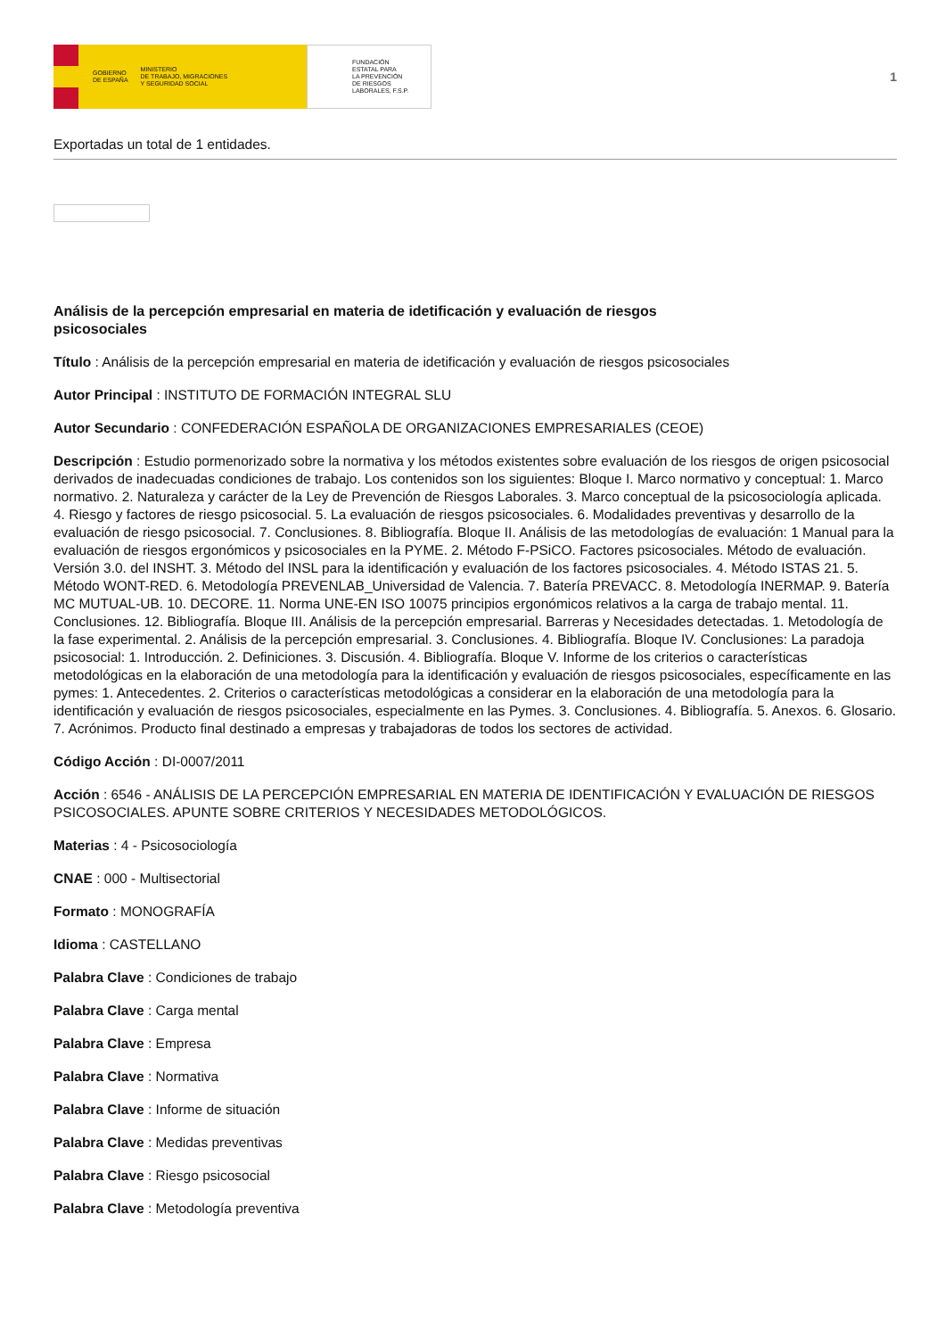GOBIERNO
DE ESPAÑA MINISTERIO
DE TRABAJO, MIGRACIONES
Y SEGURIDAD SOCIAL
FUNDACIÓN
ESTATAL PARA
LA PREVENCIÓN
DE RIESGOS
LABORALES, F.S.P.
1
Exportadas un total de 1 entidades.
Análisis de la percepción empresarial en materia de idetificación y evaluación de riesgos psicosociales
Título : Análisis de la percepción empresarial en materia de idetificación y evaluación de riesgos psicosociales
Autor Principal : INSTITUTO DE FORMACIÓN INTEGRAL SLU
Autor Secundario : CONFEDERACIÓN ESPAÑOLA DE ORGANIZACIONES EMPRESARIALES (CEOE)
Descripción : Estudio pormenorizado sobre la normativa y los métodos existentes sobre evaluación de los riesgos de origen psicosocial derivados de inadecuadas condiciones de trabajo. Los contenidos son los siguientes: Bloque I. Marco normativo y conceptual: 1. Marco normativo. 2. Naturaleza y carácter de la Ley de Prevención de Riesgos Laborales. 3. Marco conceptual de la psicosociología aplicada. 4. Riesgo y factores de riesgo psicosocial. 5. La evaluación de riesgos psicosociales. 6. Modalidades preventivas y desarrollo de la evaluación de riesgo psicosocial. 7. Conclusiones. 8. Bibliografía. Bloque II. Análisis de las metodologías de evaluación: 1 Manual para la evaluación de riesgos ergonómicos y psicosociales en la PYME. 2. Método F-PSiCO. Factores psicosociales. Método de evaluación. Versión 3.0. del INSHT. 3. Método del INSL para la identificación y evaluación de los factores psicosociales. 4. Método ISTAS 21. 5. Método WONT-RED. 6. Metodología PREVENLAB_Universidad de Valencia. 7. Batería PREVACC. 8. Metodología INERMAP. 9. Batería MC MUTUAL-UB. 10. DECORE. 11. Norma UNE-EN ISO 10075 principios ergonómicos relativos a la carga de trabajo mental. 11. Conclusiones. 12. Bibliografía. Bloque III. Análisis de la percepción empresarial. Barreras y Necesidades detectadas. 1. Metodología de la fase experimental. 2. Análisis de la percepción empresarial. 3. Conclusiones. 4. Bibliografía. Bloque IV. Conclusiones: La paradoja psicosocial: 1. Introducción. 2. Definiciones. 3. Discusión. 4. Bibliografía. Bloque V. Informe de los criterios o características metodológicas en la elaboración de una metodología para la identificación y evaluación de riesgos psicosociales, específicamente en las pymes: 1. Antecedentes. 2. Criterios o características metodológicas a considerar en la elaboración de una metodología para la identificación y evaluación de riesgos psicosociales, especialmente en las Pymes. 3. Conclusiones. 4. Bibliografía. 5. Anexos. 6. Glosario. 7. Acrónimos. Producto final destinado a empresas y trabajadoras de todos los sectores de actividad.
Código Acción : DI-0007/2011
Acción : 6546 - ANÁLISIS DE LA PERCEPCIÓN EMPRESARIAL EN MATERIA DE IDENTIFICACIÓN Y EVALUACIÓN DE RIESGOS PSICOSOCIALES. APUNTE SOBRE CRITERIOS Y NECESIDADES METODOLÓGICOS.
Materias : 4 - Psicosociología
CNAE : 000 - Multisectorial
Formato : MONOGRAFÍA
Idioma : CASTELLANO
Palabra Clave : Condiciones de trabajo
Palabra Clave : Carga mental
Palabra Clave : Empresa
Palabra Clave : Normativa
Palabra Clave : Informe de situación
Palabra Clave : Medidas preventivas
Palabra Clave : Riesgo psicosocial
Palabra Clave : Metodología preventiva